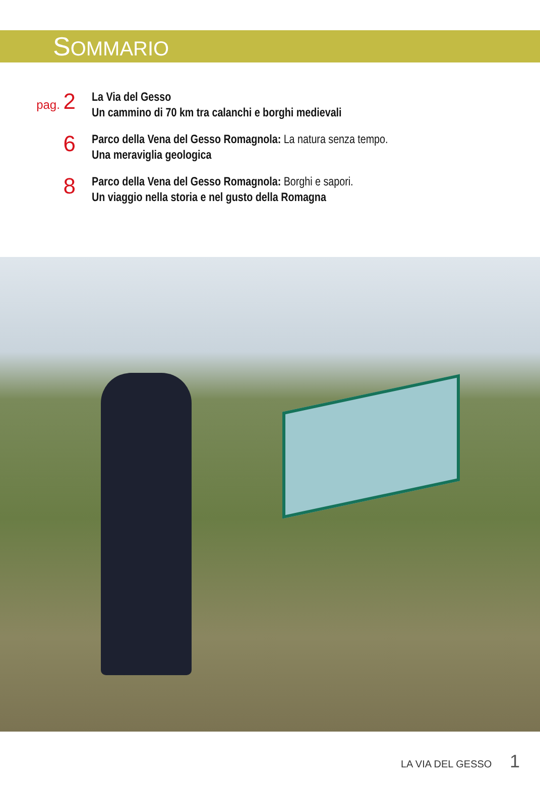SOMMARIO
pag. 2
La Via del Gesso
Un cammino di 70 km tra calanchi e borghi medievali
6
Parco della Vena del Gesso Romagnola: La natura senza tempo.
Una meraviglia geologica
8
Parco della Vena del Gesso Romagnola: Borghi e sapori.
Un viaggio nella storia e nel gusto della Romagna
LA VIA DEL GESSO 1